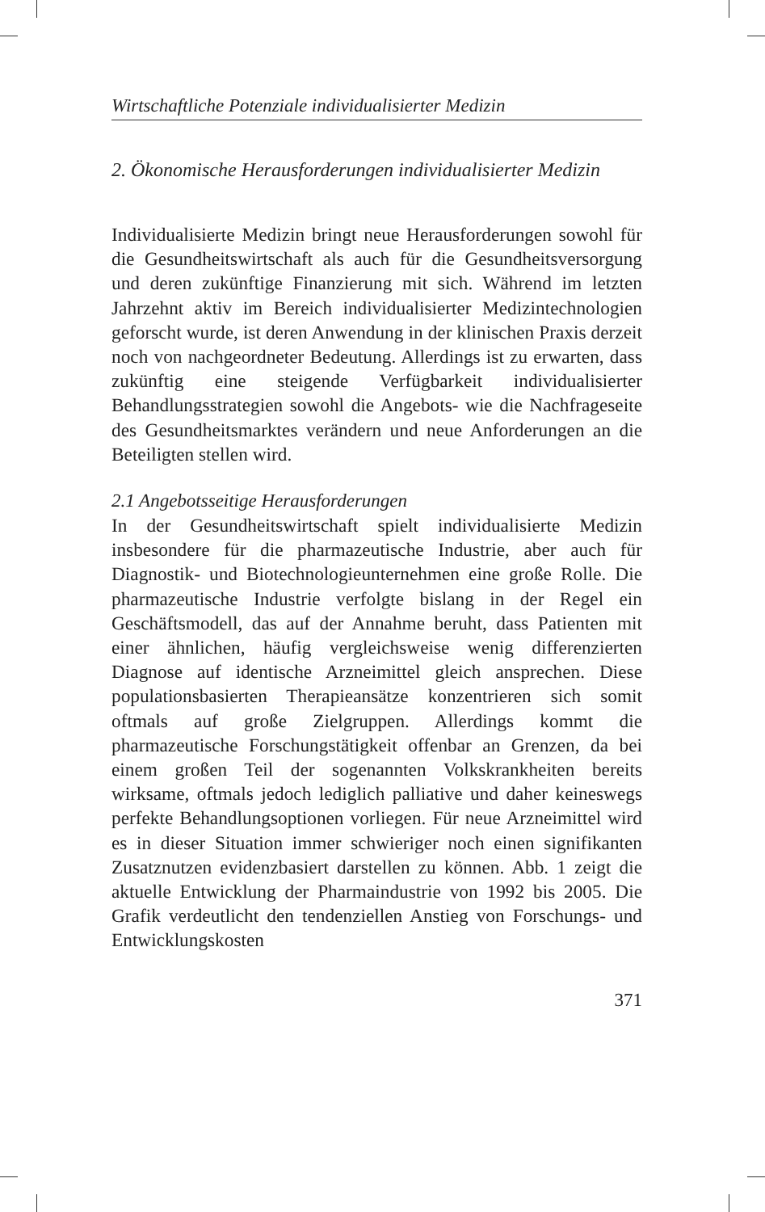Wirtschaftliche Potenziale individualisierter Medizin
2. Ökonomische Herausforderungen individualisierter Medizin
Individualisierte Medizin bringt neue Herausforderungen sowohl für die Gesundheitswirtschaft als auch für die Gesundheitsversorgung und deren zukünftige Finanzierung mit sich. Während im letzten Jahrzehnt aktiv im Bereich individualisierter Medizintechnologien geforscht wurde, ist deren Anwendung in der klinischen Praxis derzeit noch von nachgeordneter Bedeutung. Allerdings ist zu erwarten, dass zukünftig eine steigende Verfügbarkeit individualisierter Behandlungsstrategien sowohl die Angebots- wie die Nachfrageseite des Gesundheitsmarktes verändern und neue Anforderungen an die Beteiligten stellen wird.
2.1 Angebotsseitige Herausforderungen
In der Gesundheitswirtschaft spielt individualisierte Medizin insbesondere für die pharmazeutische Industrie, aber auch für Diagnostik- und Biotechnologieunternehmen eine große Rolle. Die pharmazeutische Industrie verfolgte bislang in der Regel ein Geschäftsmodell, das auf der Annahme beruht, dass Patienten mit einer ähnlichen, häufig vergleichsweise wenig differenzierten Diagnose auf identische Arzneimittel gleich ansprechen. Diese populationsbasierten Therapieansätze konzentrieren sich somit oftmals auf große Zielgruppen. Allerdings kommt die pharmazeutische Forschungstätigkeit offenbar an Grenzen, da bei einem großen Teil der sogenannten Volkskrankheiten bereits wirksame, oftmals jedoch lediglich palliative und daher keineswegs perfekte Behandlungsoptionen vorliegen. Für neue Arzneimittel wird es in dieser Situation immer schwieriger noch einen signifikanten Zusatznutzen evidenzbasiert darstellen zu können. Abb. 1 zeigt die aktuelle Entwicklung der Pharmaindustrie von 1992 bis 2005. Die Grafik verdeutlicht den tendenziellen Anstieg von Forschungs- und Entwicklungskosten
371